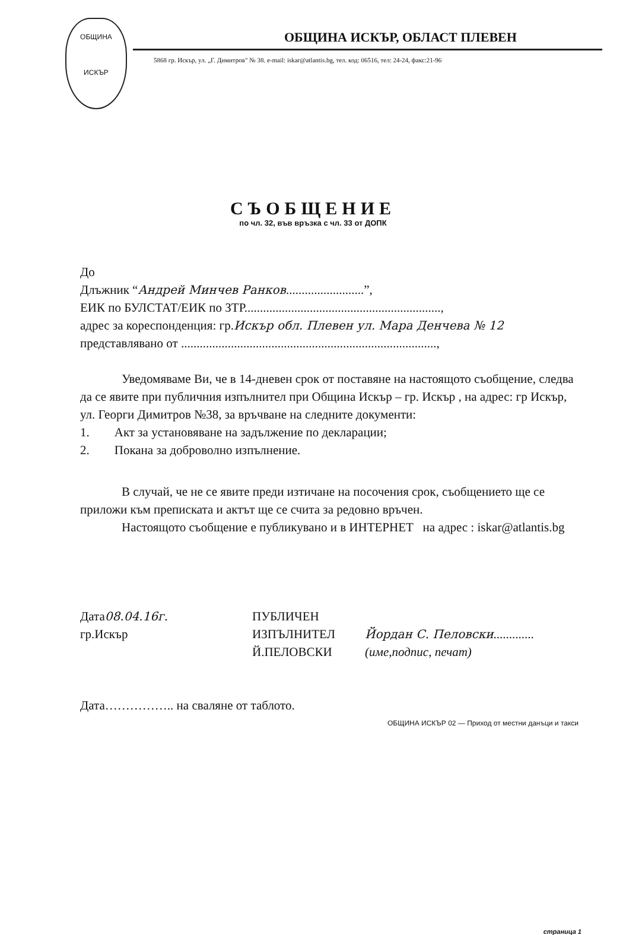ОБЩИНА
ИСКЪР
ОБЩИНА ИСКЪР, ОБЛАСТ ПЛЕВЕН
5868 гр. Искър, ул. „Г. Димитров" № 38. e-mail: iskar@atlantis.bg, тел. код: 06516, тел: 24-24, факс:21-96
СЪОБЩЕНИЕ
по чл. 32, във връзка с чл. 33 от ДОПК
До
Длъжник “Андрей Минчев Ранков.........................”,
ЕИК по БУЛСТАТ/ЕИК по ЗТР...............................................................,
адрес за кореспонденция: гр.Искър обл. Плевен ул. Мара Денчева № 12
представлявано от ..................................................................................,
Уведомяваме Ви, че в 14-дневен срок от поставяне на настоящото съобщение, следва да се явите при публичния изпълнител при Община Искър – гр. Искър , на адрес: гр Искър, ул. Георги Димитров №38, за връчване на следните документи:
1. Акт за установяване на задължение по декларации;
2. Покана за доброволно изпълнение.
В случай, че не се явите преди изтичане на посочения срок, съобщението ще се приложи към преписката и актът ще се счита за редовно връчен.
Настоящото съобщение е публикувано и в ИНТЕРНЕТ на адрес : iskar@atlantis.bg
Дата08.04.16г.
гр.Искър
ПУБЛИЧЕН
ИЗПЪЛНИТЕЛ
Й.ПЕЛОВСКИ
Йордан С. Пеловски.............
(име,подпис, печат)
Дата…………….. на сваляне от таблото.
ОБЩИНА ИСКЪР 02 — Приход от местни данъци и такси
страница 1